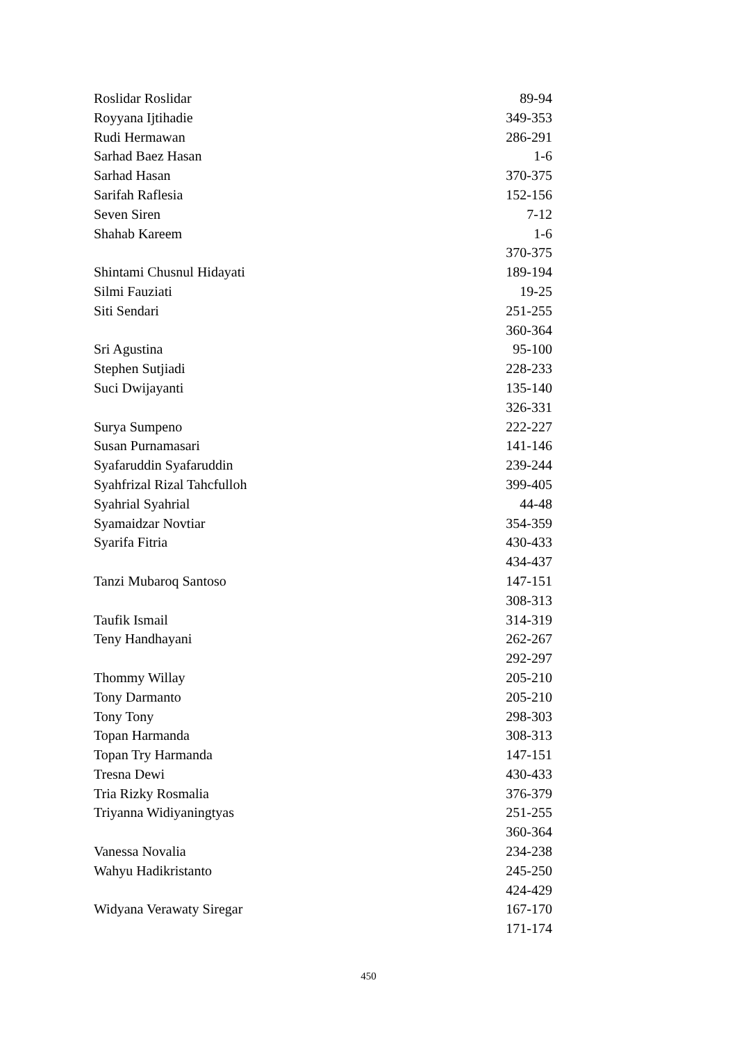| Roslidar Roslidar | 89-94 |
| Royyana Ijtihadie | 349-353 |
| Rudi Hermawan | 286-291 |
| Sarhad Baez Hasan | 1-6 |
| Sarhad Hasan | 370-375 |
| Sarifah Raflesia | 152-156 |
| Seven Siren | 7-12 |
| Shahab Kareem | 1-6 |
| | 370-375 |
| Shintami Chusnul Hidayati | 189-194 |
| Silmi Fauziati | 19-25 |
| Siti Sendari | 251-255 |
| | 360-364 |
| Sri Agustina | 95-100 |
| Stephen Sutjiadi | 228-233 |
| Suci Dwijayanti | 135-140 |
| | 326-331 |
| Surya Sumpeno | 222-227 |
| Susan Purnamasari | 141-146 |
| Syafaruddin Syafaruddin | 239-244 |
| Syahfrizal Rizal Tahcfulloh | 399-405 |
| Syahrial Syahrial | 44-48 |
| Syamaidzar Novtiar | 354-359 |
| Syarifa Fitria | 430-433 |
| | 434-437 |
| Tanzi Mubaroq Santoso | 147-151 |
| | 308-313 |
| Taufik Ismail | 314-319 |
| Teny Handhayani | 262-267 |
| | 292-297 |
| Thommy Willay | 205-210 |
| Tony Darmanto | 205-210 |
| Tony Tony | 298-303 |
| Topan Harmanda | 308-313 |
| Topan Try Harmanda | 147-151 |
| Tresna Dewi | 430-433 |
| Tria Rizky Rosmalia | 376-379 |
| Triyanna Widiyaningtyas | 251-255 |
| | 360-364 |
| Vanessa Novalia | 234-238 |
| Wahyu Hadikristanto | 245-250 |
| | 424-429 |
| Widyana Verawaty Siregar | 167-170 |
| | 171-174 |
450